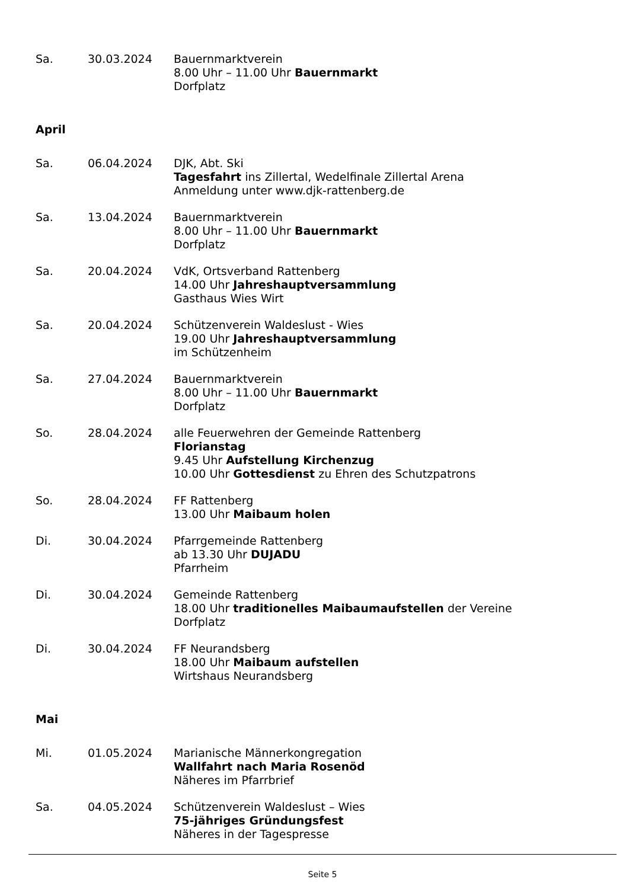Sa. 30.03.2024 Bauernmarktverein
8.00 Uhr – 11.00 Uhr Bauernmarkt
Dorfplatz
April
Sa. 06.04.2024 DJK, Abt. Ski
Tagesfahrt ins Zillertal, Wedelfinale Zillertal Arena
Anmeldung unter www.djk-rattenberg.de
Sa. 13.04.2024 Bauernmarktverein
8.00 Uhr – 11.00 Uhr Bauernmarkt
Dorfplatz
Sa. 20.04.2024 VdK, Ortsverband Rattenberg
14.00 Uhr Jahreshauptversammlung
Gasthaus Wies Wirt
Sa. 20.04.2024 Schützenverein Waldeslust - Wies
19.00 Uhr Jahreshauptversammlung
im Schützenheim
Sa. 27.04.2024 Bauernmarktverein
8.00 Uhr – 11.00 Uhr Bauernmarkt
Dorfplatz
So. 28.04.2024 alle Feuerwehren der Gemeinde Rattenberg
Florianstag
9.45 Uhr Aufstellung Kirchenzug
10.00 Uhr Gottesdienst zu Ehren des Schutzpatrons
So. 28.04.2024 FF Rattenberg
13.00 Uhr Maibaum holen
Di. 30.04.2024 Pfarrgemeinde Rattenberg
ab 13.30 Uhr DUJADU
Pfarrheim
Di. 30.04.2024 Gemeinde Rattenberg
18.00 Uhr traditionelles Maibaumaufstellen der Vereine
Dorfplatz
Di. 30.04.2024 FF Neurandsberg
18.00 Uhr Maibaum aufstellen
Wirtshaus Neurandsberg
Mai
Mi. 01.05.2024 Marianische Männerkongregation
Wallfahrt nach Maria Rosenöd
Näheres im Pfarrbrief
Sa. 04.05.2024 Schützenverein Waldeslust – Wies
75-jähriges Gründungsfest
Näheres in der Tagespresse
Seite 5